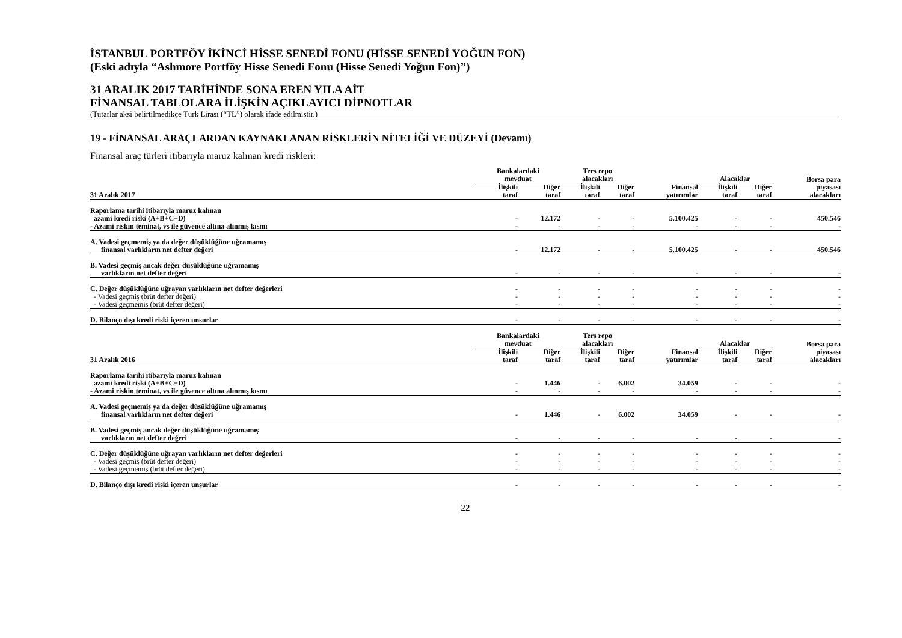İSTANBUL PORTFÖY İKİNCİ HİSSE SENEDİ FONU (HİSSE SENEDİ YOĞUN FON)
(Eski adıyla “Ashmore Portföy Hisse Senedi Fonu (Hisse Senedi Yoğun Fon)”)
31 ARALIK 2017 TARİHİNDE SONA EREN YILA AİT
FİNANSAL TABLOLARA İLİŞKİN AÇIKLAYICI DİPNOTLAR
(Tutarlar aksi belirtilmedikçe Türk Lirası (“TL”) olarak ifade edilmiştir.)
19 - FİNANSAL ARAÇLARDAN KAYNAKLANAN RİSKLERİN NİTELİĞİ VE DÜZEYİ (Devamı)
Finansal araç türleri itibarıyla maruz kalınan kredi riskleri:
| | Bankalardaki mevduat | | Ters repo alacakları | | | Alacaklar | | Borsa para |
| --- | --- | --- | --- | --- | --- | --- | --- | --- |
| 31 Aralık 2017 | İlişkili taraf | Diğer taraf | İlişkili taraf | Diğer taraf | Finansal yatırımlar | İlişkili taraf | Diğer taraf | piyasası alacakları |
| Raporlama tarihi itibarıyla maruz kalınan azami kredi riski (A+B+C+D) | - | 12.172 | - | - | 5.100.425 | - | - | 450.546 |
| - Azami riskin teminat, vs ile güvence altına alınmış kısmı | - | - | - | - | - | - | - | - |
| A. Vadesi geçmemiş ya da değer düşüklüğüne uğramamış finansal varlıkların net defter değeri | - | 12.172 | - | - | 5.100.425 | - | - | 450.546 |
| B. Vadesi geçmiş ancak değer düşüklüğüne uğramamış varlıkların net defter değeri | - | - | - | - | - | - | - | - |
| C. Değer düşüklüğüne uğrayan varlıkların net defter değerleri | - | - | - | - | - | - | - | - |
| - Vadesi geçmiş (brüt defter değeri) | - | - | - | - | - | - | - | - |
| - Vadesi geçmemiş (brüt defter değeri) | - | - | - | - | - | - | - | - |
| D. Bilanço dışı kredi riski içeren unsurlar | - | - | - | - | - | - | - | - |
| | Bankalardaki mevduat | | Ters repo alacakları | | | Alacaklar | | Borsa para |
| 31 Aralık 2016 | İlişkili taraf | Diğer taraf | İlişkili taraf | Diğer taraf | Finansal yatırımlar | İlişkili taraf | Diğer taraf | piyasası alacakları |
| Raporlama tarihi itibarıyla maruz kalınan azami kredi riski (A+B+C+D) | - | 1.446 | - | 6.002 | 34.059 | - | - | - |
| - Azami riskin teminat, vs ile güvence altına alınmış kısmı | - | - | - | - | - | - | - | - |
| A. Vadesi geçmemiş ya da değer düşüklüğüne uğramamış finansal varlıkların net defter değeri | - | 1.446 | - | 6.002 | 34.059 | - | - | - |
| B. Vadesi geçmiş ancak değer düşüklüğüne uğramamış varlıkların net defter değeri | - | - | - | - | - | - | - | - |
| C. Değer düşüklüğüne uğrayan varlıkların net defter değerleri | - | - | - | - | - | - | - | - |
| - Vadesi geçmiş (brüt defter değeri) | - | - | - | - | - | - | - | - |
| - Vadesi geçmemiş (brüt defter değeri) | - | - | - | - | - | - | - | - |
| D. Bilanço dışı kredi riski içeren unsurlar | - | - | - | - | - | - | - | - |
22